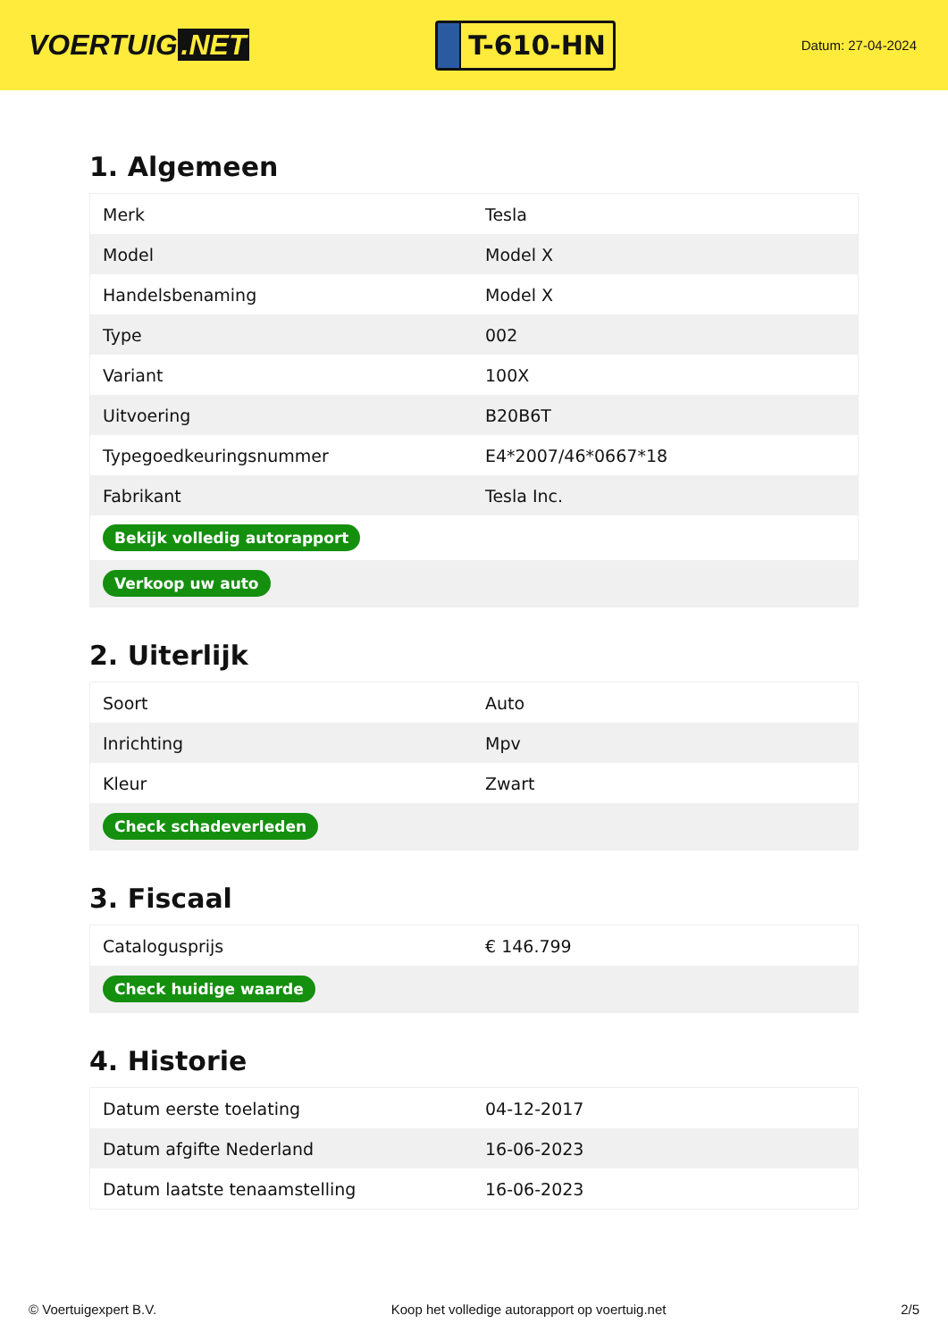VOERTUIG.NET
T-610-HN
Datum: 27-04-2024
1. Algemeen
| Merk | Tesla |
| Model | Model X |
| Handelsbenaming | Model X |
| Type | 002 |
| Variant | 100X |
| Uitvoering | B20B6T |
| Typegoedkeuringsnummer | E4*2007/46*0667*18 |
| Fabrikant | Tesla Inc. |
| Bekijk volledig autorapport | |
| Verkoop uw auto | |
2. Uiterlijk
| Soort | Auto |
| Inrichting | Mpv |
| Kleur | Zwart |
| Check schadeverleden | |
3. Fiscaal
| Catalogusprijs | € 146.799 |
| Check huidige waarde | |
4. Historie
| Datum eerste toelating | 04-12-2017 |
| Datum afgifte Nederland | 16-06-2023 |
| Datum laatste tenaamstelling | 16-06-2023 |
© Voertuigexpert B.V. Koop het volledige autorapport op voertuig.net 2/5